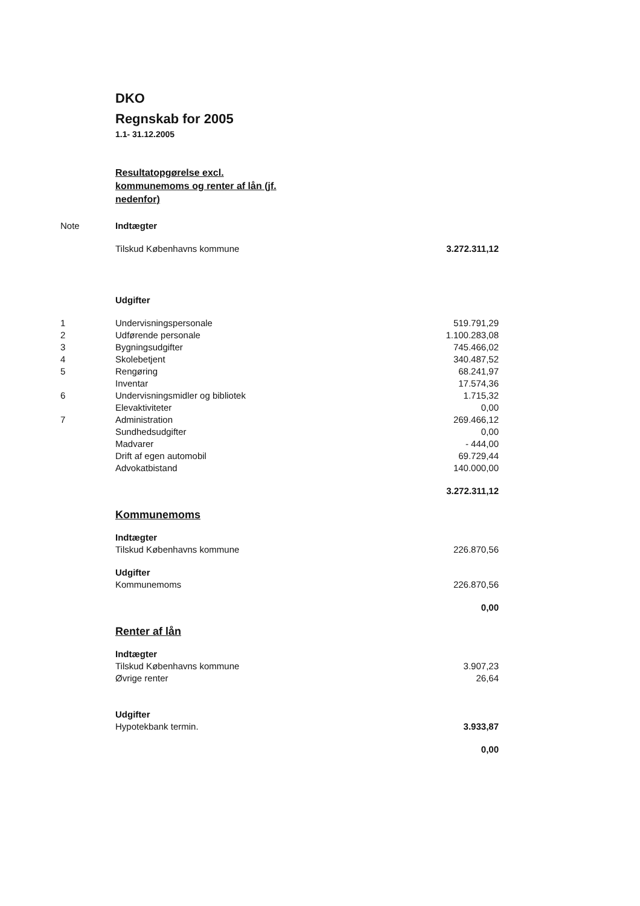DKO
Regnskab for 2005
1.1- 31.12.2005
Resultatopgørelse excl. kommunemoms og renter af lån (jf. nedenfor)
| Note | Indtægter | |
| | Tilskud Københavns kommune | 3.272.311,12 |
| | Udgifter | |
| 1 | Undervisningspersonale | 519.791,29 |
| 2 | Udførende personale | 1.100.283,08 |
| 3 | Bygningsudgifter | 745.466,02 |
| 4 | Skolebetjent | 340.487,52 |
| 5 | Rengøring | 68.241,97 |
| | Inventar | 17.574,36 |
| 6 | Undervisningsmidler og bibliotek | 1.715,32 |
| | Elevaktiviteter | 0,00 |
| 7 | Administration | 269.466,12 |
| | Sundhedsudgifter | 0,00 |
| | Madvarer | - 444,00 |
| | Drift af egen automobil | 69.729,44 |
| | Advokatbistand | 140.000,00 |
| | | 3.272.311,12 |
| | Kommunemoms | |
| | Indtægter | |
| | Tilskud Københavns kommune | 226.870,56 |
| | Udgifter | |
| | Kommunemoms | 226.870,56 |
| | | 0,00 |
| | Renter af lån | |
| | Indtægter | |
| | Tilskud Københavns kommune | 3.907,23 |
| | Øvrige renter | 26,64 |
| | Udgifter | |
| | Hypotekbank termin. | 3.933,87 |
| | | 0,00 |